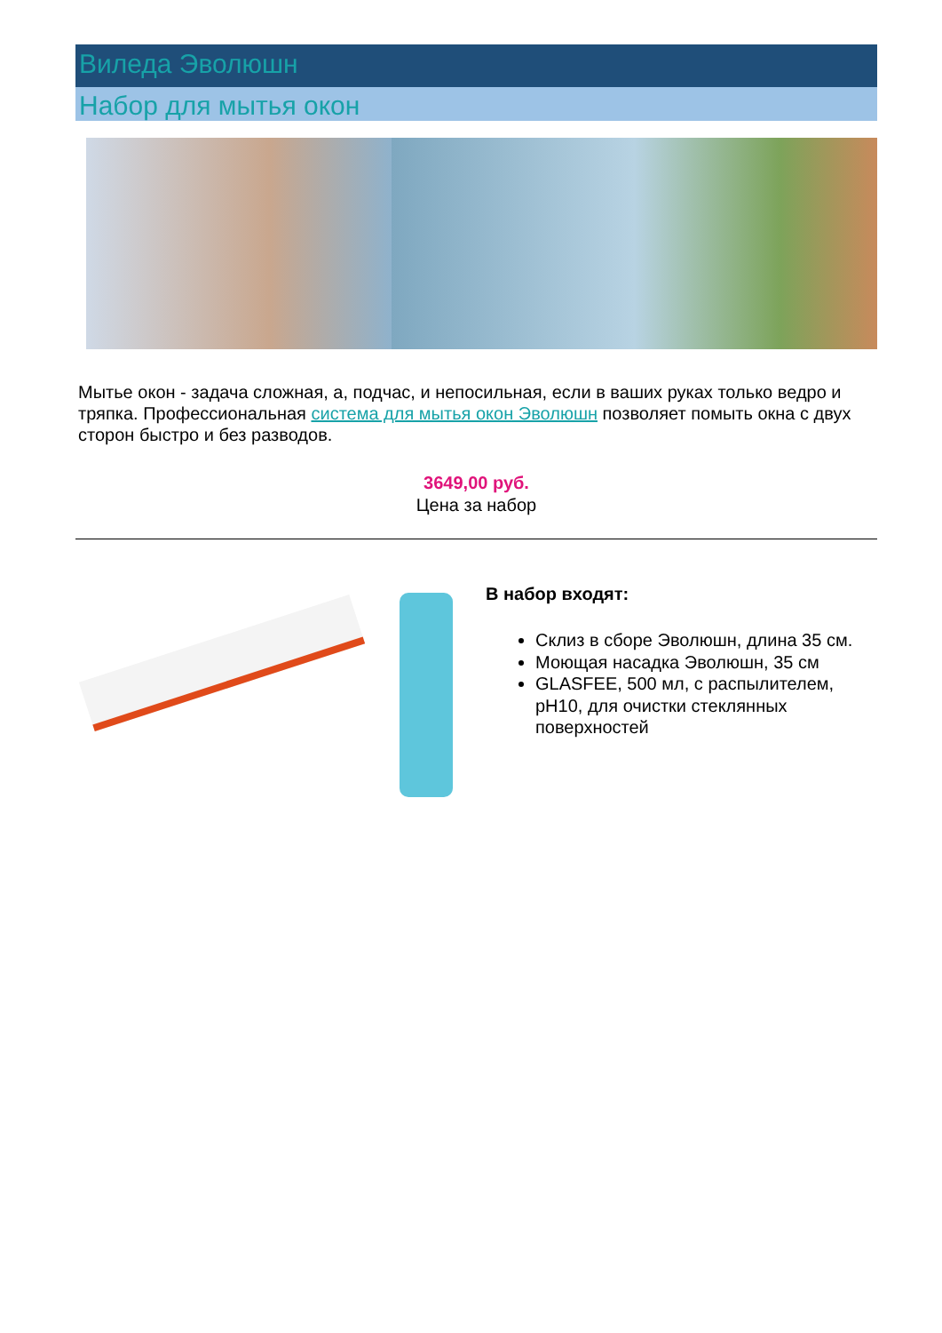Виледа Эволюшн
Набор для мытья окон
Мытье окон - задача сложная, а, подчас, и непосильная, если в ваших руках только ведро и тряпка. Профессиональная система для мытья окон Эволюшн позволяет помыть окна с двух сторон быстро и без разводов.
3649,00 руб.
Цена за набор
В набор входят:
Склиз в сборе Эволюшн, длина 35 см.
Моющая насадка Эволюшн, 35 см
GLASFEE, 500 мл, с распылителем, pH10, для очистки стеклянных поверхностей